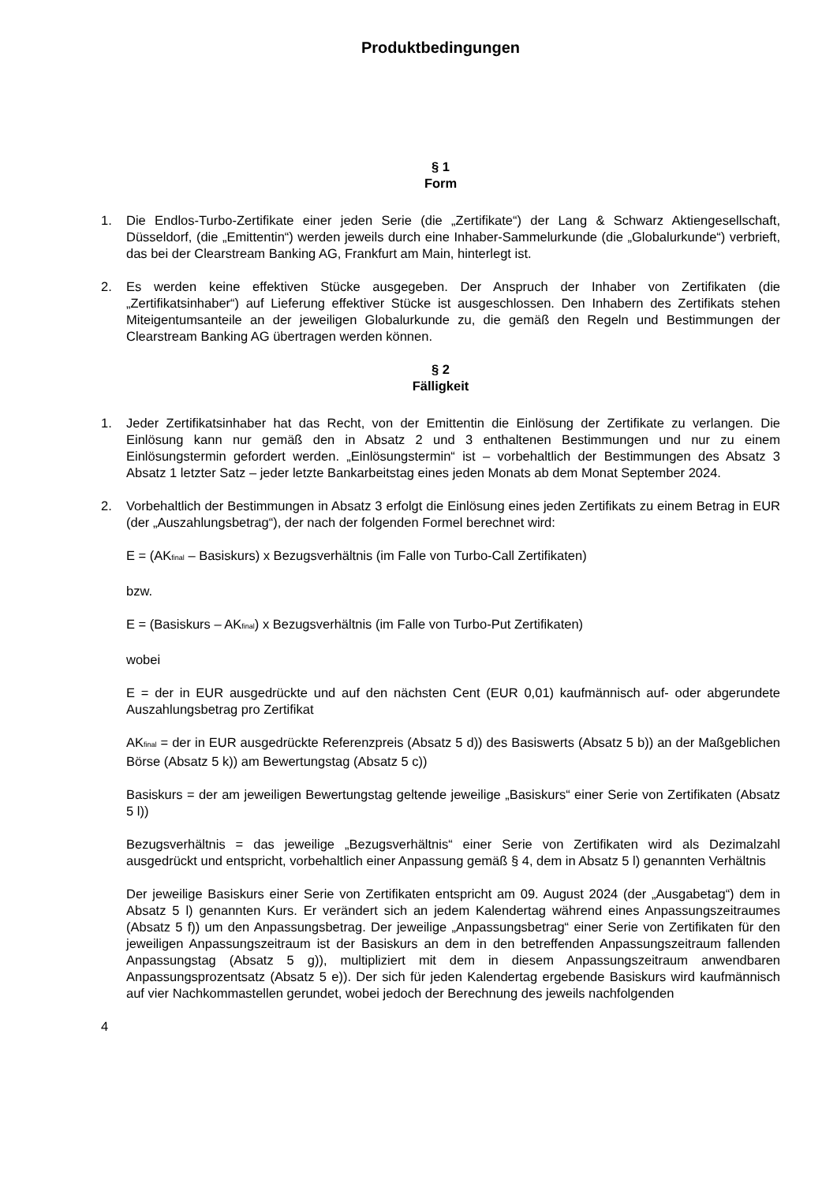Produktbedingungen
§ 1
Form
1. Die Endlos-Turbo-Zertifikate einer jeden Serie (die „Zertifikate“) der Lang & Schwarz Aktiengesellschaft, Düsseldorf, (die „Emittentin“) werden jeweils durch eine Inhaber-Sammelurkunde (die „Globalurkunde“) verbrieft, das bei der Clearstream Banking AG, Frankfurt am Main, hinterlegt ist.
2. Es werden keine effektiven Stücke ausgegeben. Der Anspruch der Inhaber von Zertifikaten (die „Zertifikatsinhaber“) auf Lieferung effektiver Stücke ist ausgeschlossen. Den Inhabern des Zertifikats stehen Miteigentumsanteile an der jeweiligen Globalurkunde zu, die gemäß den Regeln und Bestimmungen der Clearstream Banking AG übertragen werden können.
§ 2
Fälligkeit
1. Jeder Zertifikatsinhaber hat das Recht, von der Emittentin die Einlösung der Zertifikate zu verlangen. Die Einlösung kann nur gemäß den in Absatz 2 und 3 enthaltenen Bestimmungen und nur zu einem Einlösungstermin gefordert werden. „Einlösungstermin“ ist – vorbehaltlich der Bestimmungen des Absatz 3 Absatz 1 letzter Satz – jeder letzte Bankarbeitstag eines jeden Monats ab dem Monat September 2024.
2. Vorbehaltlich der Bestimmungen in Absatz 3 erfolgt die Einlösung eines jeden Zertifikats zu einem Betrag in EUR (der „Auszahlungsbetrag“), der nach der folgenden Formel berechnet wird:
E = (AK<sub>final</sub> – Basiskurs) x Bezugsverhältnis (im Falle von Turbo-Call Zertifikaten)
bzw.
E = (Basiskurs – AK<sub>final</sub>) x Bezugsverhältnis (im Falle von Turbo-Put Zertifikaten)
wobei
E = der in EUR ausgedrückte und auf den nächsten Cent (EUR 0,01) kaufmännisch auf- oder abgerundete Auszahlungsbetrag pro Zertifikat
AK<sub>final</sub> = der in EUR ausgedrückte Referenzpreis (Absatz 5 d)) des Basiswerts (Absatz 5 b)) an der Maßgeblichen Börse (Absatz 5 k)) am Bewertungstag (Absatz 5 c))
Basiskurs = der am jeweiligen Bewertungstag geltende jeweilige „Basiskurs“ einer Serie von Zertifikaten (Absatz 5 l))
Bezugsverhältnis = das jeweilige „Bezugsverhältnis“ einer Serie von Zertifikaten wird als Dezimalzahl ausgedrückt und entspricht, vorbehaltlich einer Anpassung gemäß § 4, dem in Absatz 5 l) genannten Verhältnis
Der jeweilige Basiskurs einer Serie von Zertifikaten entspricht am 09. August 2024 (der „Ausgabetag“) dem in Absatz 5 l) genannten Kurs. Er verändert sich an jedem Kalendertag während eines Anpassungszeitraumes (Absatz 5 f)) um den Anpassungsbetrag. Der jeweilige „Anpassungsbetrag“ einer Serie von Zertifikaten für den jeweiligen Anpassungszeitraum ist der Basiskurs an dem in den betreffenden Anpassungszeitraum fallenden Anpassungstag (Absatz 5 g)), multipliziert mit dem in diesem Anpassungszeitraum anwendbaren Anpassungsprozentsatz (Absatz 5 e)). Der sich für jeden Kalendertag ergebende Basiskurs wird kaufmännisch auf vier Nachkommastellen gerundet, wobei jedoch der Berechnung des jeweils nachfolgenden
4